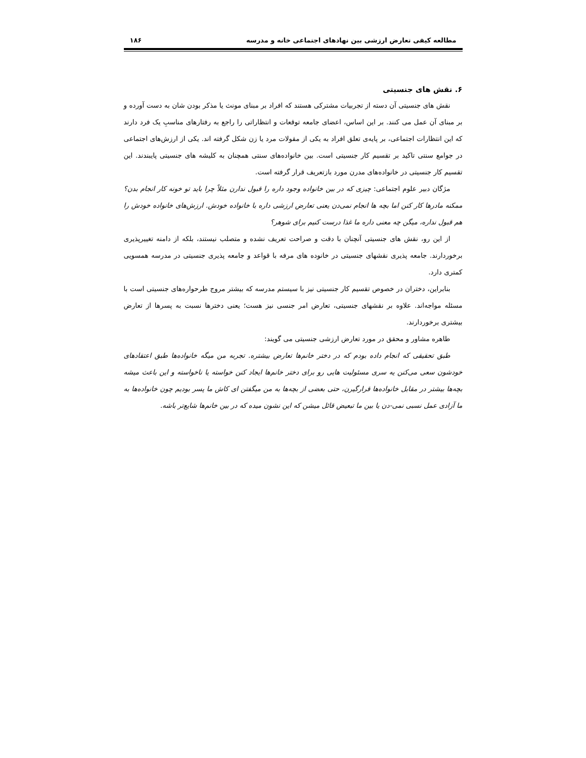مطالعه کیفی تعارض ارزشی بین نهادهای اجتماعی خانه و مدرسه ۱۸۶
۶. نقش های جنسیتی
نقش های جنسیتی آن دسته از تجربیات مشترکی هستند که افراد بر مبنای مونث یا مذکر بودن شان به دست آورده و بر مبنای آن عمل می کنند. بر این اساس، اعضای جامعه توقعات و انتظاراتی را راجع به رفتارهای مناسبِ یک فرد دارند که این انتظارات اجتماعی، بر پایه‌ی تعلق افراد به یکی از مقولات مرد یا زن شکل گرفته اند. یکی از ارزش‌های اجتماعی در جوامع سنتی تاکید بر تقسیم کار جنسیتی است. بین خانواده‌های سنتی همچنان به کلیشه های جنسیتی پایبندند. این تقسیم کار جنسیتی در خانواده‌های مدرن مورد بازتعریف قرار گرفته است.
مژگان دبیر علوم اجتماعی: چیزی که در بین خانواده وجود داره را قبول ندارن مثلاً چرا باید تو خونه کار انجام بدن؟ ممکنه مادرها کار کنن اما بچه ها انجام نمی‌دن یعنی تعارض ارزشی داره با خانواده خودش. ارزش‌های خانواده خودش را هم قبول نداره، میگن چه معنی داره ما غذا درست کنیم برای شوهر؟
از این رو، نقش های جنسیتی آنچنان با دقت و صراحت تعریف نشده و متصلب نیستند، بلکه از دامنه تغییرپذیری برخوردارند. جامعه پذیری نقشهای جنسیتی در خانوده های مرفه با قواعد و جامعه پذیری جنسیتی در مدرسه همسویی کمتری دارد.
بنابراین، دختران در خصوص تقسیم کار جنسیتی نیز با سیستم مدرسه که بیشتر مروج طرحواره‌های جنسیتی است با مسئله مواجه‌اند. علاوه بر نقشهای جنسیتی، تعارض امر جنسی نیز هست؛ یعنی دخترها نسبت به پسرها از تعارض بیشتری برخوردارند.
طاهره مشاور و محقق در مورد تعارض ارزشی جنسیتی می گویند:
طبق تحقیقی که انجام داده بودم که در دختر خانم‌ها تعارض بیشتره. تجربه من میگه خانواده‌ها طبق اعتقادهای خودشون سعی می‌کنن یه سری مسئولیت هایی رو برای دختر خانم‌ها ایجاد کنن خواسته یا ناخواسته و این باعث میشه بچه‌ها بیشتر در مقابل خانواده‌ها قرارگیرن، حتی بعضی از بچه‌ها به من میگفتن ای کاش ما پسر بودیم چون خانواده‌ها به ما آزادی عمل نسبی نمی-دن یا بین ما تبعیض قائل میشن که این نشون میده که در بین خانم‌ها شایع‌تر باشه.